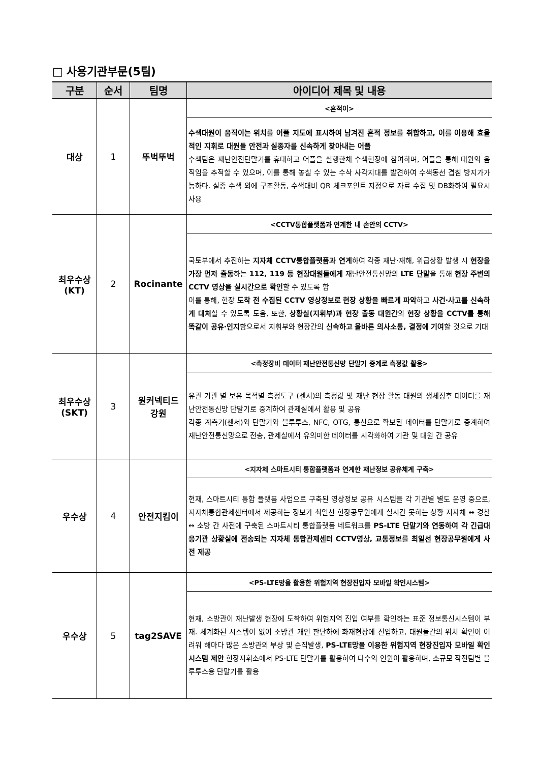□ 사용기관부문(5팀)
| 구분 | 순서 | 팀명 | 아이디어 제목 및 내용 |
| --- | --- | --- | --- |
| 대상 | 1 | 뚜벅뚜벅 | <흔적이> |
| | | | 수색대원이 움직이는 위치를 어플 지도에 표시하여 남겨진 흔적 정보를 취합하고, 이를 이용해 효율적인 지휘로 대원들 안전과 실종자를 신속하게 찾아내는 어플 수색팀은 재난안전단말기를 휴대하고 어플을 실행한채 수색현장에 참여하며, 어플을 통해 대원의 움직임을 추적할 수 있으며, 이를 통해 놓칠 수 있는 수삭 사각지대를 발견하여 수색동선 겹침 방지가가능하다. 실종 수색 외에 구조활동, 수색대비 QR 체크포인트 지정으로 자료 수집 및 DB화하여 필요시 사용 |
| 최우수상 (KT) | 2 | Rocinante | <CCTV통합플랫폼과 연계한 내 손안의 CCTV> |
| | | | 국토부에서 추진하는 지자체 CCTV통합플랫폼과 연계 하여 각종 재난·재해, 위급상황 발생 시 현장을 가장 먼저 출동 하는 112, 119 등 현장대원들에게 재난안전통신망의 LTE 단말 을 통해 현장 주변의 CCTV 영상을 실시간으로 확인 할 수 있도록 함 이를 통해, 현장 도착 전 수집된 CCTV 영상정보로 현장 상황을 빠르게 파악 하고 사건·사고를 신속하게 대처 할 수 있도록 도움, 또한, 상황실(지휘부)과 현장 출동 대원간 의 현장 상황을 CCTV를 통해 똑같이 공유·인지 함으로서 지휘부와 현장간의 신속하고 올바른 의사소통, 결정에 기여 할 것으로 기대 |
| 최우수상 (SKT) | 3 | 원커넥티드 강원 | <측정장비 데이터 재난안전통신망 단말기 중계로 측정값 활용> |
| | | | 유관 기관 별 보유 목적별 측정도구 (센서)의 측정값 및 재난 현장 활동 대원의 생체징후 데이터를 재난안전통신망 단말기로 중계하여 관제실에서 활용 및 공유 각종 계측기(센서)와 단말기와 블루투스, NFC, OTG, 통신으로 확보된 데이터를 단말기로 중계하여 재난안전통신망으로 전송, 관제실에서 유의미한 데이터를 시각화하여 기관 및 대원 간 공유 |
| 우수상 | 4 | 안전지킴이 | <지자체 스마트시티 통합플랫폼과 연계한 재난정보 공유체계 구축> |
| | | | 현재, 스마트시티 통합 플랫폼 사업으로 구축된 영상정보 공유 시스템을 각 기관별 별도 운영 중으로, 지자체통합관제센터에서 제공하는 정보가 최일선 현장공무원에게 실시간 못하는 상황 지자체 ↔ 경찰 ↔ 소방 간 사전에 구축된 스마트시티 통합플랫폼 네트워크를 PS-LTE 단말기와 연동하여 각 긴급대응기관 상황실에 전송되는 지자체 통합관제센터 CCTV영상, 교통정보를 최일선 현장공무원에게 사전 제공 |
| 우수상 | 5 | tag2SAVE | <PS-LTE망을 활용한 위험지역 현장진입자 모바일 확인시스템> |
| | | | 현재, 소방관이 재난발생 현장에 도착하여 위험지역 진입 여부를 확인하는 표준 정보통신시스템이 부재. 체계화된 시스템이 없어 소방관 개인 판단하에 화재현장에 진입하고, 대원들간의 위치 확인이 어려워 해마다 많은 소방관의 부상 및 순직발생, PS-LTE망을 이용한 위험지역 현장진입자 모바일 확인 시스템 제안 현장지휘소에서 PS-LTE 단말기를 활용하여 다수의 인원이 활용하며, 소규모 작전팀별 블루투스용 단말기를 활용 |